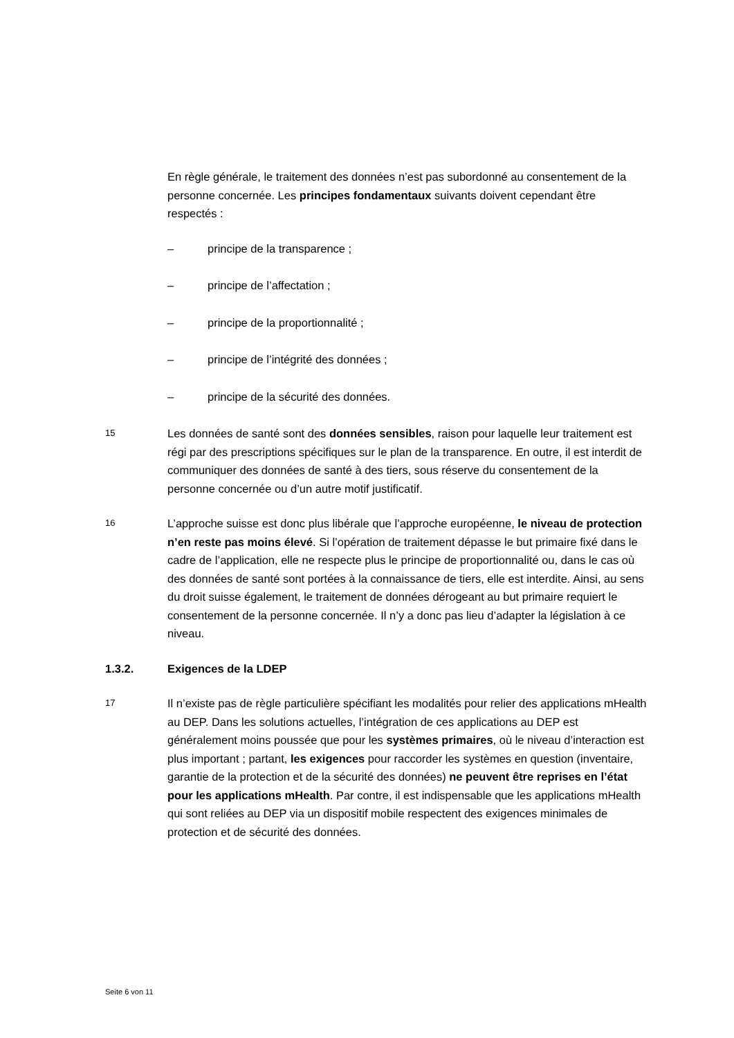En règle générale, le traitement des données n’est pas subordonné au consen­tement de la personne concernée. Les principes fondamentaux suivants doi­vent cependant être respectés :
– principe de la transparence ;
– principe de l’affectation ;
– principe de la proportionnalité ;
– principe de l’intégrité des données ;
– principe de la sécurité des données.
15
Les données de santé sont des données sensibles, raison pour laquelle leur trai­tement est régi par des prescriptions spécifiques sur le plan de la transparence. En outre, il est interdit de communiquer des données de santé à des tiers, sous réserve du consentement de la personne concernée ou d’un autre motif justifi­catif.
16
L’approche suisse est donc plus libérale que l’approche européenne, le niveau de protection n’en reste pas moins élevé. Si l’opération de traitement dépasse le but primaire fixé dans le cadre de l’application, elle ne respecte plus le prin­cipe de proportionnalité ou, dans le cas où des données de santé sont portées à la connaissance de tiers, elle est interdite. Ainsi, au sens du droit suisse égale­ment, le traitement de données dérogeant au but primaire requiert le consen­tement de la personne concernée. Il n’y a donc pas lieu d’adapter la législation à ce niveau.
1.3.2. Exigences de la LDEP
17
Il n’existe pas de règle particulière spécifiant les modalités pour relier des appli­cations mHealth au DEP. Dans les solutions actuelles, l’intégration de ces appli­cations au DEP est généralement moins poussée que pour les systèmes pri­maires, où le niveau d’interaction est plus important ; partant, les exigences pour raccorder les systèmes en question (inventaire, garantie de la protection et de la sécurité des données) ne peuvent être reprises en l’état pour les appli­cations mHealth. Par contre, il est indispensable que les applications mHealth qui sont reliées au DEP via un dispositif mobile respectent des exigences mini­males de protection et de sécurité des données.
Seite 6 von 11